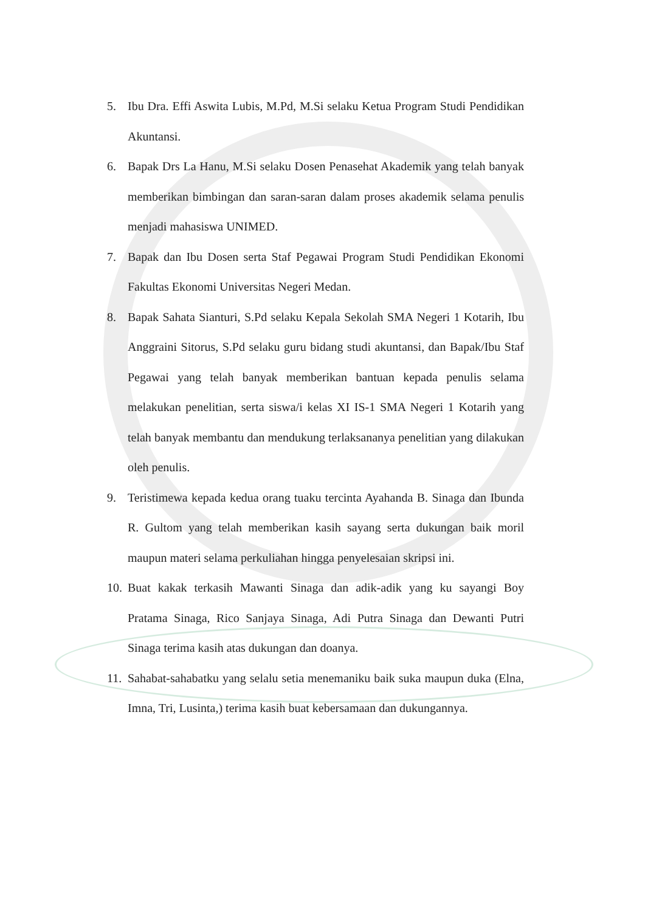5. Ibu Dra. Effi Aswita Lubis, M.Pd, M.Si selaku Ketua Program Studi Pendidikan Akuntansi.
6. Bapak Drs La Hanu, M.Si selaku Dosen Penasehat Akademik yang telah banyak memberikan bimbingan dan saran-saran dalam proses akademik selama penulis menjadi mahasiswa UNIMED.
7. Bapak dan Ibu Dosen serta Staf Pegawai Program Studi Pendidikan Ekonomi Fakultas Ekonomi Universitas Negeri Medan.
8. Bapak Sahata Sianturi, S.Pd selaku Kepala Sekolah SMA Negeri 1 Kotarih, Ibu Anggraini Sitorus, S.Pd selaku guru bidang studi akuntansi, dan Bapak/Ibu Staf Pegawai yang telah banyak memberikan bantuan kepada penulis selama melakukan penelitian, serta siswa/i kelas XI IS-1 SMA Negeri 1 Kotarih yang telah banyak membantu dan mendukung terlaksananya penelitian yang dilakukan oleh penulis.
9. Teristimewa kepada kedua orang tuaku tercinta Ayahanda B. Sinaga dan Ibunda R. Gultom yang telah memberikan kasih sayang serta dukungan baik moril maupun materi selama perkuliahan hingga penyelesaian skripsi ini.
10. Buat kakak terkasih Mawanti Sinaga dan adik-adik yang ku sayangi Boy Pratama Sinaga, Rico Sanjaya Sinaga, Adi Putra Sinaga dan Dewanti Putri Sinaga terima kasih atas dukungan dan doanya.
11. Sahabat-sahabatku yang selalu setia menemaniku baik suka maupun duka (Elna, Imna, Tri, Lusinta,) terima kasih buat kebersamaan dan dukungannya.